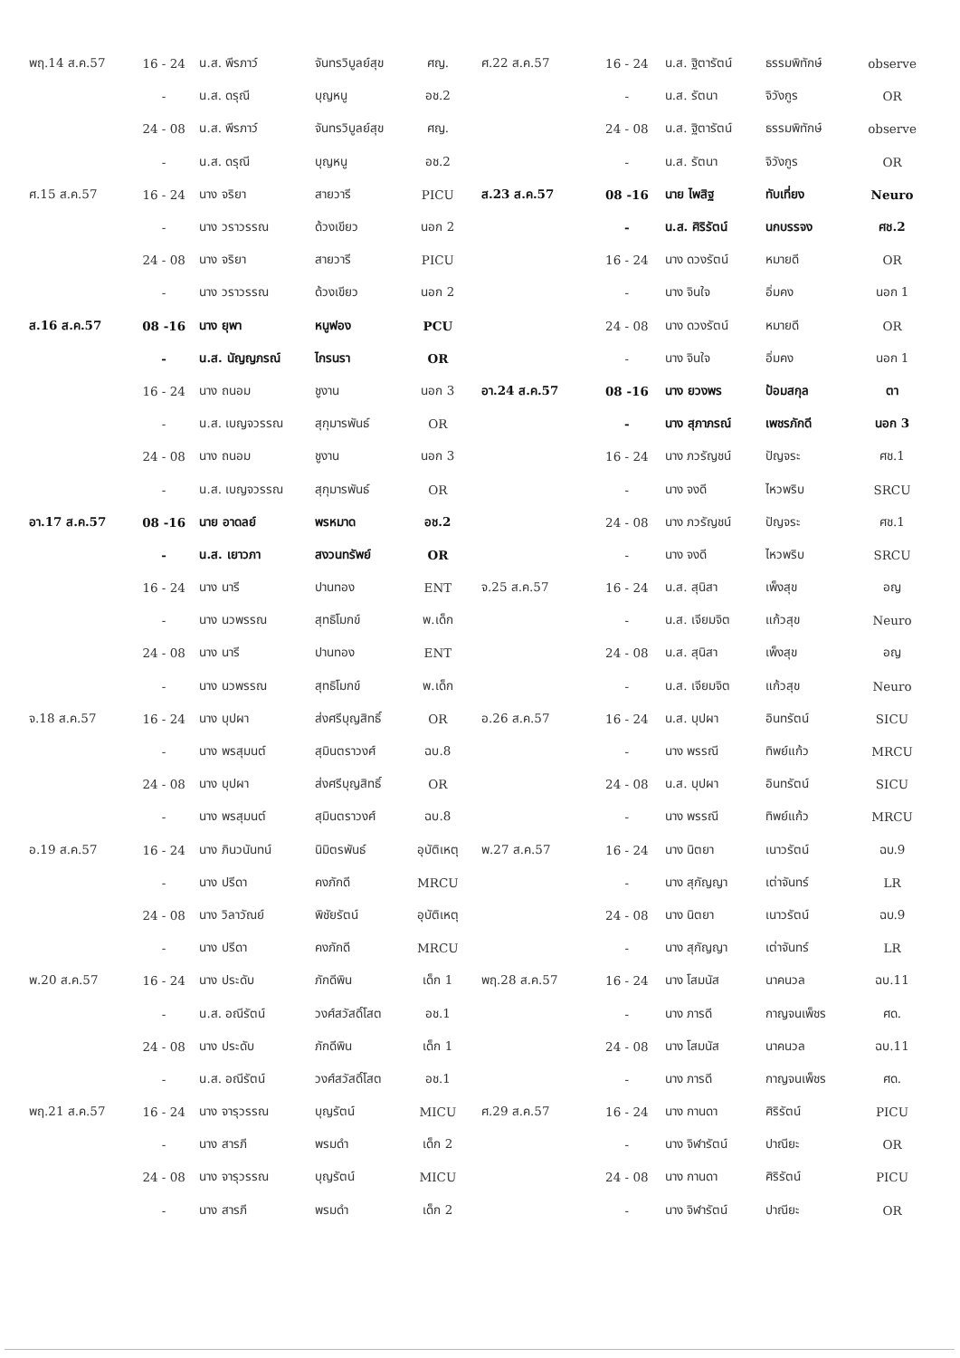| พฤ.14 ส.ค.57 | 16 - 24 | น.ส. พีรภาว์ | จันทรวิบูลย์สุข | ศญ. |
| | - | น.ส. ดรุณี | บุญหนู | อช.2 |
| | 24 - 08 | น.ส. พีรภาว์ | จันทรวิบูลย์สุข | ศญ. |
| | - | น.ส. ดรุณี | บุญหนู | อช.2 |
| ศ.15 ส.ค.57 | 16 - 24 | นาง จริยา | สายวารี | PICU |
| | - | นาง วราวรรณ | ด้วงเขียว | นอก 2 |
| | 24 - 08 | นาง จริยา | สายวารี | PICU |
| | - | นาง วราวรรณ | ด้วงเขียว | นอก 2 |
| ส.16 ส.ค.57 | 08 -16 | นาง ยุพา | หนูฟอง | PCU |
| | - | น.ส. นัญญภรณ์ | ไกรนรา | OR |
| | 16 - 24 | นาง ถนอม | ชูงาน | นอก 3 |
| | - | น.ส. เบญจวรรณ | สุกุมารพันธ์ | OR |
| | 24 - 08 | นาง ถนอม | ชูงาน | นอก 3 |
| | - | น.ส. เบญจวรรณ | สุกุมารพันธ์ | OR |
| อา.17 ส.ค.57 | 08 -16 | นาย อาดลย์ | พรหมาด | อช.2 |
| | - | น.ส. เยาวภา | สงวนทรัพย์ | OR |
| | 16 - 24 | นาง นารี | ปานทอง | ENT |
| | - | นาง นวพรรณ | สุทธิโมกข์ | พ.เด็ก |
| | 24 - 08 | นาง นารี | ปานทอง | ENT |
| | - | นาง นวพรรณ | สุทธิโมกข์ | พ.เด็ก |
| จ.18 ส.ค.57 | 16 - 24 | นาง บุปผา | ส่งศรีบุญสิทธิ์ | OR |
| | - | นาง พรสุมนต์ | สุมินตราวงศ์ | ฉบ.8 |
| | 24 - 08 | นาง บุปผา | ส่งศรีบุญสิทธิ์ | OR |
| | - | นาง พรสุมนต์ | สุมินตราวงศ์ | ฉบ.8 |
| อ.19 ส.ค.57 | 16 - 24 | นาง ภินวนันทน์ | นิมิตรพันธ์ | อุบัติเหตุ |
| | - | นาง ปรีดา | คงภักดี | MRCU |
| | 24 - 08 | นาง วิลาวัณย์ | พิชัยรัตน์ | อุบัติเหตุ |
| | - | นาง ปรีดา | คงภักดี | MRCU |
| พ.20 ส.ค.57 | 16 - 24 | นาง ประดับ | ภักดีพิน | เด็ก 1 |
| | - | น.ส. อณีรัตน์ | วงศ์สวัสดิ์โสต | อช.1 |
| | 24 - 08 | นาง ประดับ | ภักดีพิน | เด็ก 1 |
| | - | น.ส. อณีรัตน์ | วงศ์สวัสดิ์โสต | อช.1 |
| พฤ.21 ส.ค.57 | 16 - 24 | นาง จารุวรรณ | บุญรัตน์ | MICU |
| | - | นาง สารภี | พรมดำ | เด็ก 2 |
| | 24 - 08 | นาง จารุวรรณ | บุญรัตน์ | MICU |
| | - | นาง สารภี | พรมดำ | เด็ก 2 |
| ศ.22 ส.ค.57 | 16 - 24 | น.ส. ฐิตารัตน์ | ธรรมพิทักษ์ | observe |
| | - | น.ส. รัตนา | จิวังกูร | OR |
| | 24 - 08 | น.ส. ฐิตารัตน์ | ธรรมพิทักษ์ | observe |
| | - | น.ส. รัตนา | จิวังกูร | OR |
| ส.23 ส.ค.57 | 08 -16 | นาย ไพสิฐ | ทับเที่ยง | Neuro |
| | - | น.ส. ศิริรัตน์ | นกบรรจง | ศช.2 |
| | 16 - 24 | นาง ดวงรัตน์ | หมายดี | OR |
| | - | นาง จินใจ | อิ่มคง | นอก 1 |
| | 24 - 08 | นาง ดวงรัตน์ | หมายดี | OR |
| | - | นาง จินใจ | อิ่มคง | นอก 1 |
| อา.24 ส.ค.57 | 08 -16 | นาง ยวงพร | ป้อมสกุล | ตา |
| | - | นาง สุภาภรณ์ | เพชรภักดี | นอก 3 |
| | 16 - 24 | นาง ภวรัญชน์ | ปัญจระ | ศช.1 |
| | - | นาง จงดี | ไหวพริบ | SRCU |
| | 24 - 08 | นาง ภวรัญชน์ | ปัญจระ | ศช.1 |
| | - | นาง จงดี | ไหวพริบ | SRCU |
| จ.25 ส.ค.57 | 16 - 24 | น.ส. สุนิสา | เพ็งสุข | อญ |
| | - | น.ส. เจียมจิต | แก้วสุข | Neuro |
| | 24 - 08 | น.ส. สุนิสา | เพ็งสุข | อญ |
| | - | น.ส. เจียมจิต | แก้วสุข | Neuro |
| อ.26 ส.ค.57 | 16 - 24 | น.ส. บุปผา | อินทรัตน์ | SICU |
| | - | นาง พรรณี | ทิพย์แก้ว | MRCU |
| | 24 - 08 | น.ส. บุปผา | อินทรัตน์ | SICU |
| | - | นาง พรรณี | ทิพย์แก้ว | MRCU |
| พ.27 ส.ค.57 | 16 - 24 | นาง นิตยา | เนาวรัตน์ | ฉบ.9 |
| | - | นาง สุกัญญา | เต่าจันทร์ | LR |
| | 24 - 08 | นาง นิตยา | เนาวรัตน์ | ฉบ.9 |
| | - | นาง สุกัญญา | เต่าจันทร์ | LR |
| พฤ.28 ส.ค.57 | 16 - 24 | นาง โสมนัส | นาคนวล | ฉบ.11 |
| | - | นาง ภารดี | กาญจนเพ็ชร | ศด. |
| | 24 - 08 | นาง โสมนัส | นาคนวล | ฉบ.11 |
| | - | นาง ภารดี | กาญจนเพ็ชร | ศด. |
| ศ.29 ส.ค.57 | 16 - 24 | นาง กานดา | ศิริรัตน์ | PICU |
| | - | นาง จิฬารัตน์ | ปาณียะ | OR |
| | 24 - 08 | นาง กานดา | ศิริรัตน์ | PICU |
| | - | นาง จิฬารัตน์ | ปาณียะ | OR |